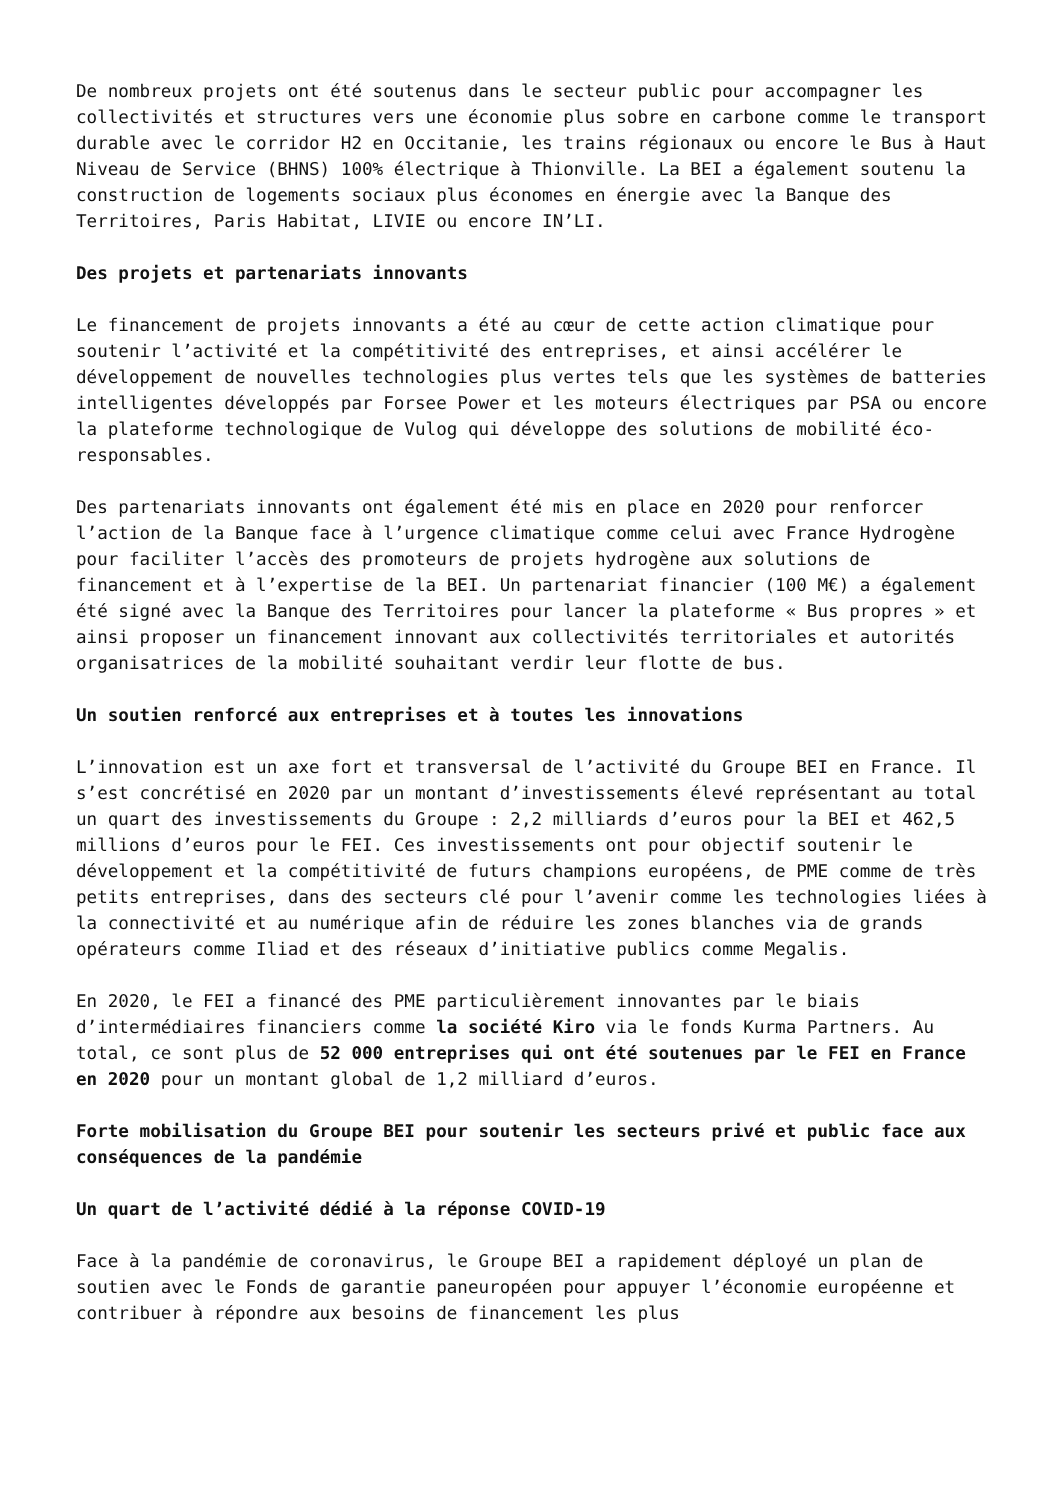De nombreux projets ont été soutenus dans le secteur public pour accompagner les collectivités et structures vers une économie plus sobre en carbone comme le transport durable avec le corridor H2 en Occitanie, les trains régionaux ou encore le Bus à Haut Niveau de Service (BHNS) 100% électrique à Thionville. La BEI a également soutenu la construction de logements sociaux plus économes en énergie avec la Banque des Territoires, Paris Habitat, LIVIE ou encore IN’LI.
Des projets et partenariats innovants
Le financement de projets innovants a été au cœur de cette action climatique pour soutenir l’activité et la compétitivité des entreprises, et ainsi accélérer le développement de nouvelles technologies plus vertes tels que les systèmes de batteries intelligentes développés par Forsee Power et les moteurs électriques par PSA ou encore la plateforme technologique de Vulog qui développe des solutions de mobilité éco-responsables.
Des partenariats innovants ont également été mis en place en 2020 pour renforcer l’action de la Banque face à l’urgence climatique comme celui avec France Hydrogène pour faciliter l’accès des promoteurs de projets hydrogène aux solutions de financement et à l’expertise de la BEI. Un partenariat financier (100 M€) a également été signé avec la Banque des Territoires pour lancer la plateforme « Bus propres » et ainsi proposer un financement innovant aux collectivités territoriales et autorités organisatrices de la mobilité souhaitant verdir leur flotte de bus.
Un soutien renforcé aux entreprises et à toutes les innovations
L’innovation est un axe fort et transversal de l’activité du Groupe BEI en France. Il s’est concrétisé en 2020 par un montant d’investissements élevé représentant au total un quart des investissements du Groupe : 2,2 milliards d’euros pour la BEI et 462,5 millions d’euros pour le FEI. Ces investissements ont pour objectif soutenir le développement et la compétitivité de futurs champions européens, de PME comme de très petits entreprises, dans des secteurs clé pour l’avenir comme les technologies liées à la connectivité et au numérique afin de réduire les zones blanches via de grands opérateurs comme Iliad et des réseaux d’initiative publics comme Megalis.
En 2020, le FEI a financé des PME particulièrement innovantes par le biais d’intermédiaires financiers comme la société Kiro via le fonds Kurma Partners. Au total, ce sont plus de 52 000 entreprises qui ont été soutenues par le FEI en France en 2020 pour un montant global de 1,2 milliard d’euros.
Forte mobilisation du Groupe BEI pour soutenir les secteurs privé et public face aux conséquences de la pandémie
Un quart de l’activité dédié à la réponse COVID-19
Face à la pandémie de coronavirus, le Groupe BEI a rapidement déployé un plan de soutien avec le Fonds de garantie paneuropéen pour appuyer l’économie européenne et contribuer à répondre aux besoins de financement les plus